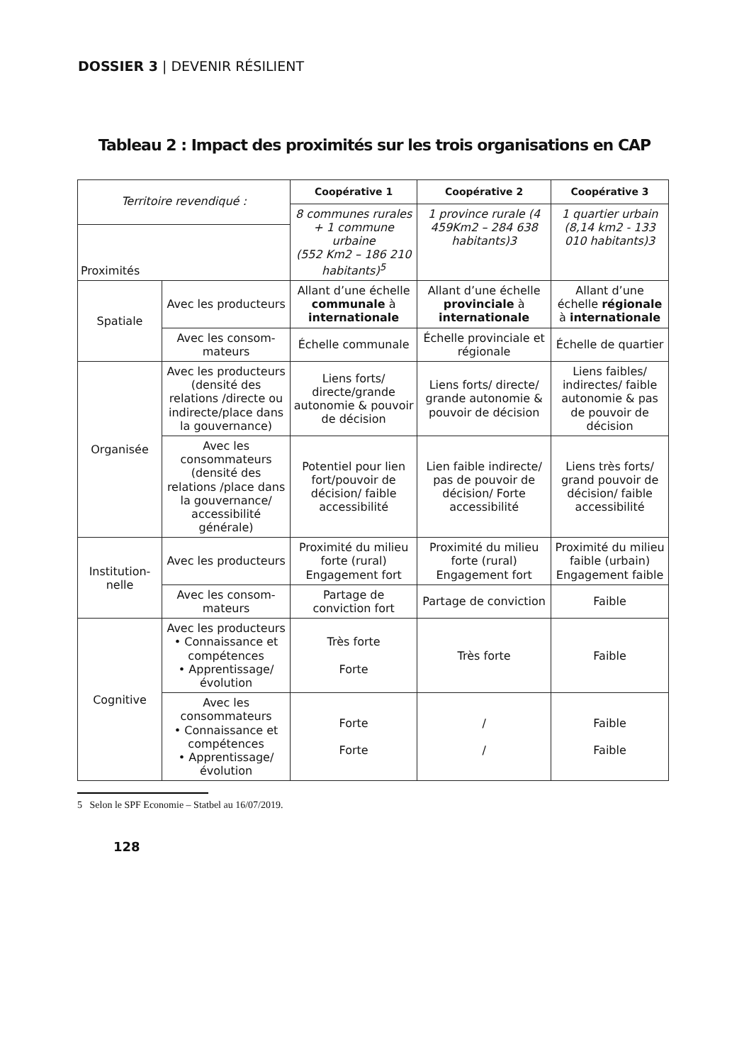DOSSIER 3 | DEVENIR RÉSILIENT
Tableau 2 : Impact des proximités sur les trois organisations en CAP
| Territoire revendiqué : | | Coopérative 1 | Coopérative 2 | Coopérative 3 |
| | | 8 communes rurales + 1 commune urbaine (552 Km2 – 186 210 habitants)<sup>5</sup> | 1 province rurale (4 459Km2 – 284 638 habitants)3 | 1 quartier urbain (8,14 km2 - 133 010 habitants)3 |
| Proximités | | | | |
| Spatiale | Avec les producteurs | Allant d’une échelle communale à internationale | Allant d’une échelle provinciale à internationale | Allant d’une échelle régionale à internationale |
| | Avec les consom-mateurs | Échelle communale | Échelle provinciale et régionale | Échelle de quartier |
| Organisée | Avec les producteurs (densité des relations /directe ou indirecte/place dans la gouvernance) | Liens forts/ directe/grande autonomie & pouvoir de décision | Liens forts/ directe/ grande autonomie & pouvoir de décision | Liens faibles/ indirectes/ faible autonomie & pas de pouvoir de décision |
| | Avec les consommateurs (densité des relations /place dans la gouvernance/ accessibilité générale) | Potentiel pour lien fort/pouvoir de décision/ faible accessibilité | Lien faible indirecte/ pas de pouvoir de décision/ Forte accessibilité | Liens très forts/ grand pouvoir de décision/ faible accessibilité |
| Institution-nelle | Avec les producteurs | Proximité du milieu forte (rural) Engagement fort | Proximité du milieu forte (rural) Engagement fort | Proximité du milieu faible (urbain) Engagement faible |
| | Avec les consom-mateurs | Partage de conviction fort | Partage de conviction | Faible |
| Cognitive | Avec les producteurs • Connaissance et compétences • Apprentissage/ évolution | Très forte Forte | Très forte | Faible |
| | Avec les consommateurs • Connaissance et compétences • Apprentissage/ évolution | Forte Forte | / / | Faible Faible |
5 Selon le SPF Economie – Statbel au 16/07/2019.
128